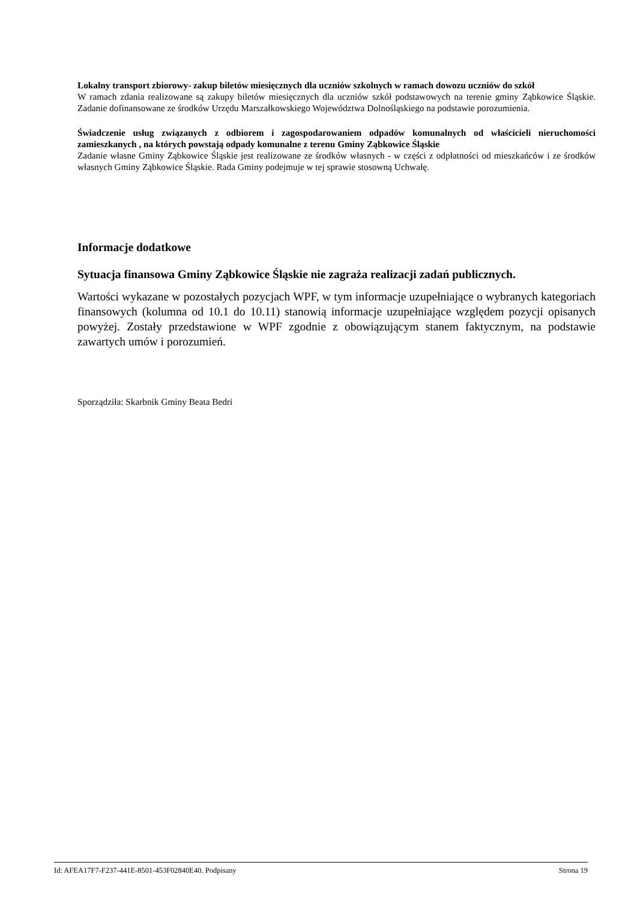Lokalny transport zbiorowy- zakup biletów miesięcznych dla uczniów szkolnych w ramach dowozu uczniów do szkół
W ramach zdania realizowane są zakupy biletów miesięcznych dla uczniów szkół podstawowych na terenie gminy Ząbkowice Śląskie. Zadanie dofinansowane ze środków Urzędu Marszałkowskiego Województwa Dolnośląskiego na podstawie porozumienia.
Świadczenie usług związanych z odbiorem i zagospodarowaniem odpadów komunalnych od właścicieli nieruchomości zamieszkanych , na których powstają odpady komunalne z terenu Gminy Ząbkowice Śląskie
Zadanie własne Gminy Ząbkowice Śląskie jest realizowane ze środków własnych - w części z odpłatności od mieszkańców i ze środków własnych Gminy Ząbkowice Śląskie. Rada Gminy podejmuje w tej sprawie stosowną Uchwałę.
Informacje dodatkowe
Sytuacja finansowa Gminy Ząbkowice Śląskie nie zagraża realizacji zadań publicznych.
Wartości wykazane w pozostałych pozycjach WPF, w tym informacje uzupełniające o wybranych kategoriach finansowych (kolumna od 10.1 do 10.11) stanowią informacje uzupełniające względem pozycji opisanych powyżej. Zostały przedstawione w WPF zgodnie z obowiązującym stanem faktycznym, na podstawie zawartych umów i porozumień.
Sporządziła: Skarbnik Gminy Beata Bedri
Id: AFEA17F7-F237-441E-8501-453F02840E40. Podpisany Strona 19